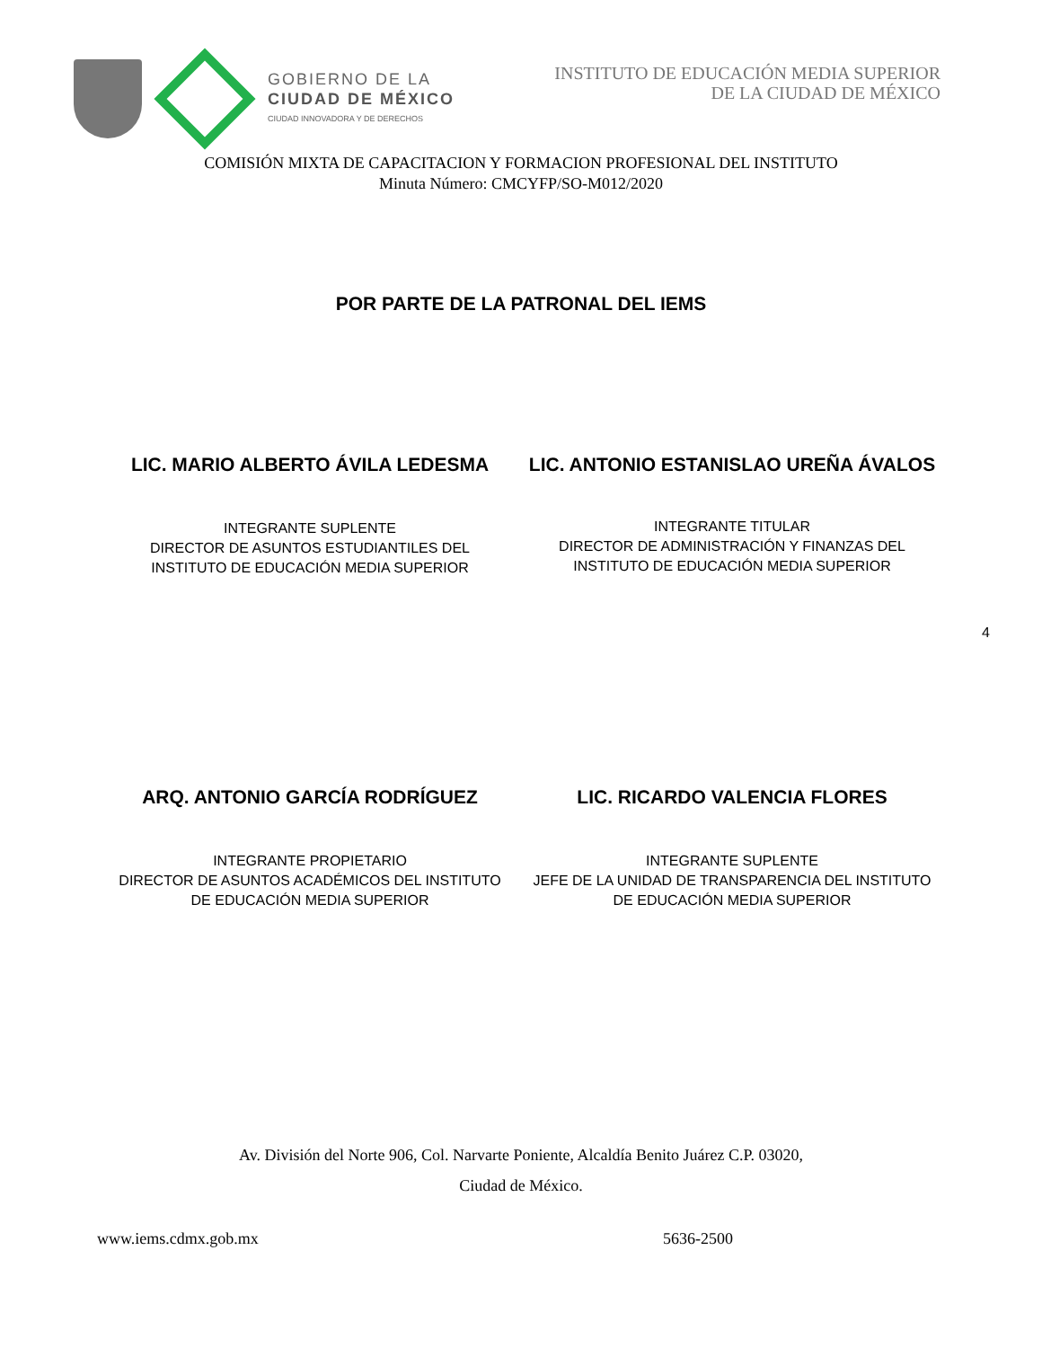GOBIERNO DE LA
CIUDAD DE MÉXICO
CIUDAD INNOVADORA Y DE DERECHOS
INSTITUTO DE EDUCACIÓN MEDIA SUPERIOR
DE LA CIUDAD DE MÉXICO
COMISIÓN MIXTA DE CAPACITACION Y FORMACION PROFESIONAL DEL INSTITUTO
Minuta Número: CMCYFP/SO-M012/2020
POR PARTE DE LA PATRONAL DEL IEMS
LIC. MARIO ALBERTO ÁVILA LEDESMA
INTEGRANTE SUPLENTE
DIRECTOR DE ASUNTOS ESTUDIANTILES DEL
INSTITUTO DE EDUCACIÓN MEDIA SUPERIOR
LIC. ANTONIO ESTANISLAO UREÑA ÁVALOS
INTEGRANTE TITULAR
DIRECTOR DE ADMINISTRACIÓN Y FINANZAS DEL
INSTITUTO DE EDUCACIÓN MEDIA SUPERIOR
4
ARQ. ANTONIO GARCÍA RODRÍGUEZ
INTEGRANTE PROPIETARIO
DIRECTOR DE ASUNTOS ACADÉMICOS DEL INSTITUTO
DE EDUCACIÓN MEDIA SUPERIOR
LIC. RICARDO VALENCIA FLORES
INTEGRANTE SUPLENTE
JEFE DE LA UNIDAD DE TRANSPARENCIA DEL INSTITUTO
DE EDUCACIÓN MEDIA SUPERIOR
Av. División del Norte 906, Col. Narvarte Poniente, Alcaldía Benito Juárez C.P. 03020,
Ciudad de México.
www.iems.cdmx.gob.mx 5636-2500